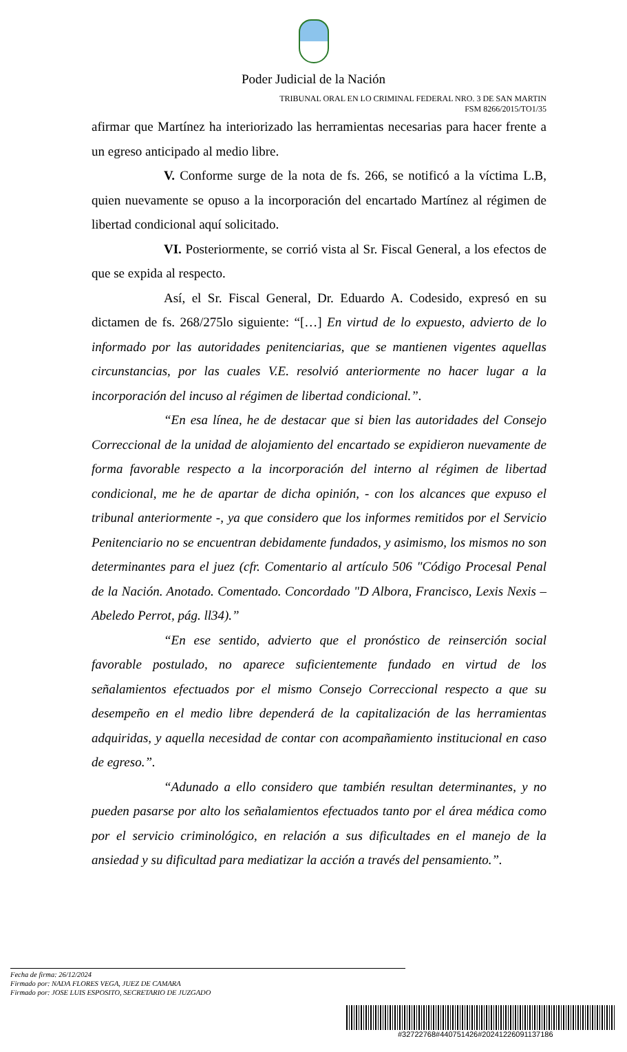Poder Judicial de la Nación
TRIBUNAL ORAL EN LO CRIMINAL FEDERAL NRO. 3 DE SAN MARTIN
FSM 8266/2015/TO1/35
afirmar que Martínez ha interiorizado las herramientas necesarias para hacer frente a un egreso anticipado al medio libre.
V. Conforme surge de la nota de fs. 266, se notificó a la víctima L.B, quien nuevamente se opuso a la incorporación del encartado Martínez al régimen de libertad condicional aquí solicitado.
VI. Posteriormente, se corrió vista al Sr. Fiscal General, a los efectos de que se expida al respecto.
Así, el Sr. Fiscal General, Dr. Eduardo A. Codesido, expresó en su dictamen de fs. 268/275lo siguiente: “[…] En virtud de lo expuesto, advierto de lo informado por las autoridades penitenciarias, que se mantienen vigentes aquellas circunstancias, por las cuales V.E. resolvió anteriormente no hacer lugar a la incorporación del incuso al régimen de libertad condicional.”.
“En esa línea, he de destacar que si bien las autoridades del Consejo Correccional de la unidad de alojamiento del encartado se expidieron nuevamente de forma favorable respecto a la incorporación del interno al régimen de libertad condicional, me he de apartar de dicha opinión, - con los alcances que expuso el tribunal anteriormente -, ya que considero que los informes remitidos por el Servicio Penitenciario no se encuentran debidamente fundados, y asimismo, los mismos no son determinantes para el juez (cfr. Comentario al artículo 506 "Código Procesal Penal de la Nación. Anotado. Comentado. Concordado "D Albora, Francisco, Lexis Nexis – Abeledo Perrot, pág. ll34).”
“En ese sentido, advierto que el pronóstico de reinserción social favorable postulado, no aparece suficientemente fundado en virtud de los señalamientos efectuados por el mismo Consejo Correccional respecto a que su desempeño en el medio libre dependerá de la capitalización de las herramientas adquiridas, y aquella necesidad de contar con acompañamiento institucional en caso de egreso.”.
“Adunado a ello considero que también resultan determinantes, y no pueden pasarse por alto los señalamientos efectuados tanto por el área médica como por el servicio criminológico, en relación a sus dificultades en el manejo de la ansiedad y su dificultad para mediatizar la acción a través del pensamiento.”.
Fecha de firma: 26/12/2024
Firmado por: NADA FLORES VEGA, JUEZ DE CAMARA
Firmado por: JOSE LUIS ESPOSITO, SECRETARIO DE JUZGADO
#32722768#440751426#20241226091137186